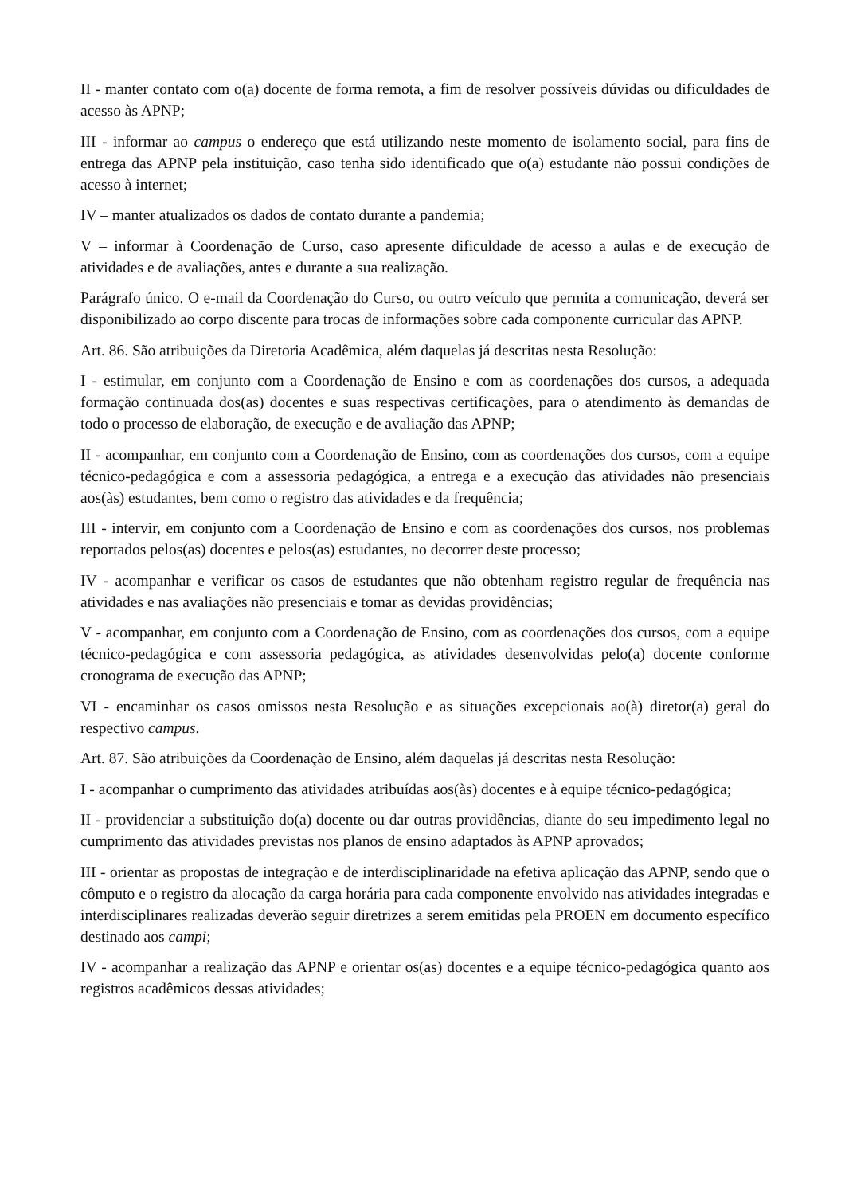II - manter contato com o(a) docente de forma remota, a fim de resolver possíveis dúvidas ou dificuldades de acesso às APNP;
III - informar ao campus o endereço que está utilizando neste momento de isolamento social, para fins de entrega das APNP pela instituição, caso tenha sido identificado que o(a) estudante não possui condições de acesso à internet;
IV – manter atualizados os dados de contato durante a pandemia;
V – informar à Coordenação de Curso, caso apresente dificuldade de acesso a aulas e de execução de atividades e de avaliações, antes e durante a sua realização.
Parágrafo único. O e-mail da Coordenação do Curso, ou outro veículo que permita a comunicação, deverá ser disponibilizado ao corpo discente para trocas de informações sobre cada componente curricular das APNP.
Art. 86. São atribuições da Diretoria Acadêmica, além daquelas já descritas nesta Resolução:
I - estimular, em conjunto com a Coordenação de Ensino e com as coordenações dos cursos, a adequada formação continuada dos(as) docentes e suas respectivas certificações, para o atendimento às demandas de todo o processo de elaboração, de execução e de avaliação das APNP;
II - acompanhar, em conjunto com a Coordenação de Ensino, com as coordenações dos cursos, com a equipe técnico-pedagógica e com a assessoria pedagógica, a entrega e a execução das atividades não presenciais aos(às) estudantes, bem como o registro das atividades e da frequência;
III - intervir, em conjunto com a Coordenação de Ensino e com as coordenações dos cursos, nos problemas reportados pelos(as) docentes e pelos(as) estudantes, no decorrer deste processo;
IV - acompanhar e verificar os casos de estudantes que não obtenham registro regular de frequência nas atividades e nas avaliações não presenciais e tomar as devidas providências;
V - acompanhar, em conjunto com a Coordenação de Ensino, com as coordenações dos cursos, com a equipe técnico-pedagógica e com assessoria pedagógica, as atividades desenvolvidas pelo(a) docente conforme cronograma de execução das APNP;
VI - encaminhar os casos omissos nesta Resolução e as situações excepcionais ao(à) diretor(a) geral do respectivo campus.
Art. 87. São atribuições da Coordenação de Ensino, além daquelas já descritas nesta Resolução:
I - acompanhar o cumprimento das atividades atribuídas aos(às) docentes e à equipe técnico-pedagógica;
II - providenciar a substituição do(a) docente ou dar outras providências, diante do seu impedimento legal no cumprimento das atividades previstas nos planos de ensino adaptados às APNP aprovados;
III - orientar as propostas de integração e de interdisciplinaridade na efetiva aplicação das APNP, sendo que o cômputo e o registro da alocação da carga horária para cada componente envolvido nas atividades integradas e interdisciplinares realizadas deverão seguir diretrizes a serem emitidas pela PROEN em documento específico destinado aos campi;
IV - acompanhar a realização das APNP e orientar os(as) docentes e a equipe técnico-pedagógica quanto aos registros acadêmicos dessas atividades;